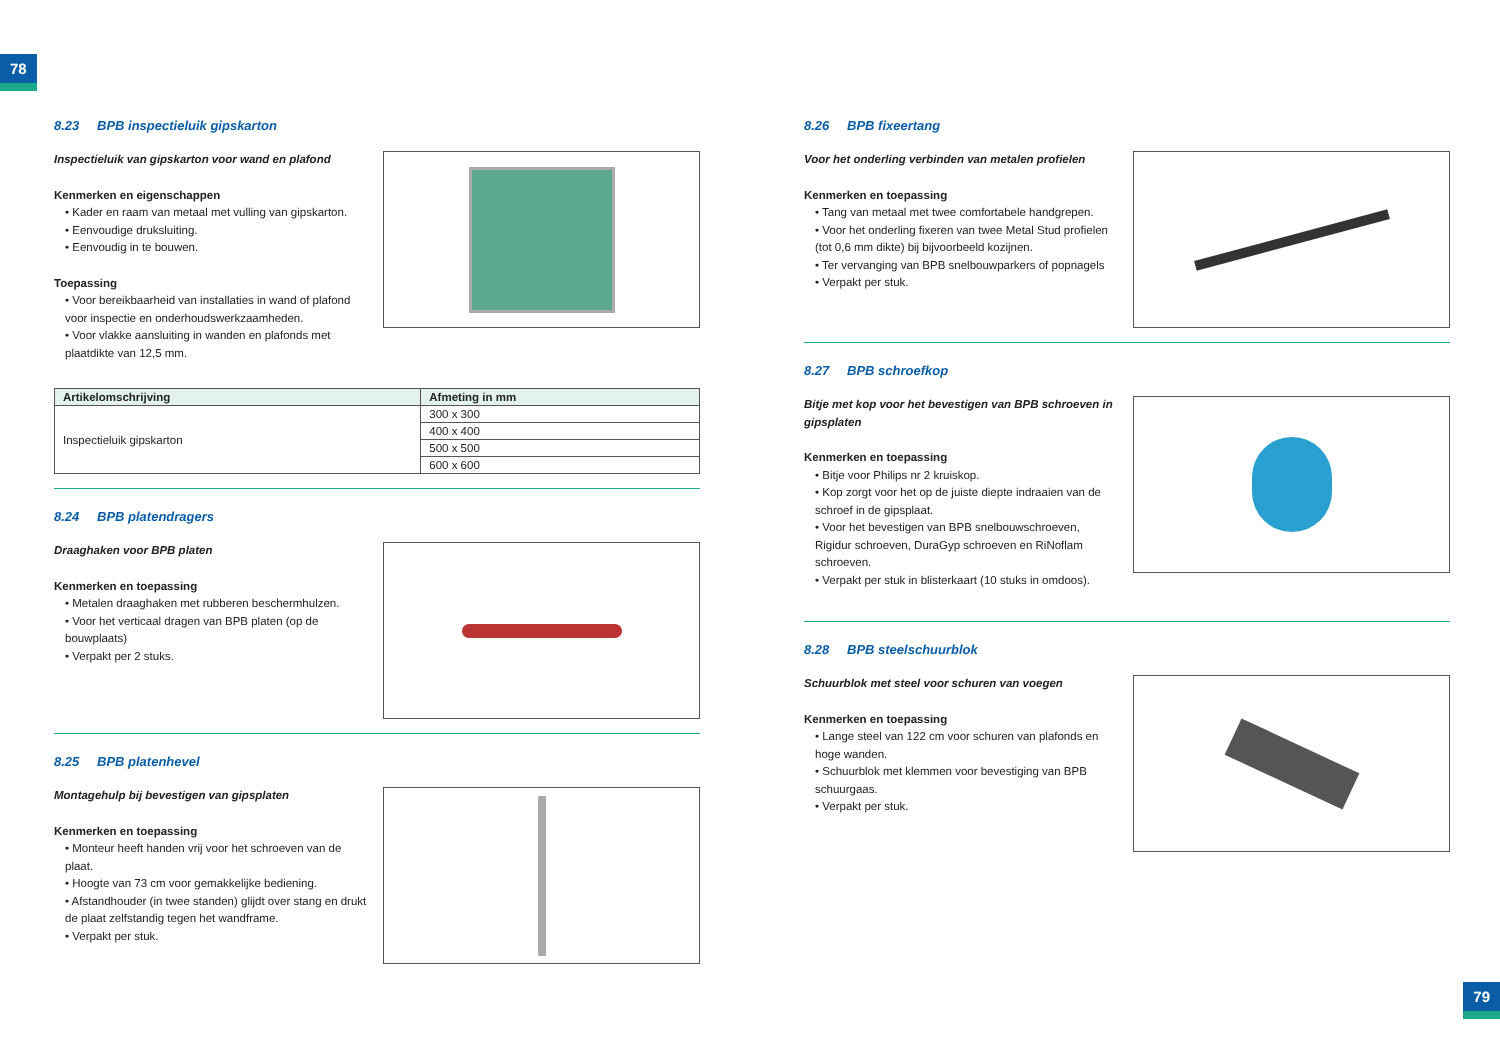78
79
8.23 BPB inspectieluik gipskarton
Inspectieluik van gipskarton voor wand en plafond
Kenmerken en eigenschappen
• Kader en raam van metaal met vulling van gipskarton.
• Eenvoudige druksluiting.
• Eenvoudig in te bouwen.
Toepassing
• Voor bereikbaarheid van installaties in wand of plafond voor inspectie en onderhoudswerkzaamheden.
• Voor vlakke aansluiting in wanden en plafonds met plaatdikte van 12,5 mm.
| Artikelomschrijving | Afmeting in mm |
| --- | --- |
| Inspectieluik gipskarton | 300 x 300 |
| | 400 x 400 |
| | 500 x 500 |
| | 600 x 600 |
8.24 BPB platendragers
Draaghaken voor BPB platen
Kenmerken en toepassing
• Metalen draaghaken met rubberen beschermhulzen.
• Voor het verticaal dragen van BPB platen (op de bouwplaats)
• Verpakt per 2 stuks.
8.25 BPB platenhevel
Montagehulp bij bevestigen van gipsplaten
Kenmerken en toepassing
• Monteur heeft handen vrij voor het schroeven van de plaat.
• Hoogte van 73 cm voor gemakkelijke bediening.
• Afstandhouder (in twee standen) glijdt over stang en drukt de plaat zelfstandig tegen het wandframe.
• Verpakt per stuk.
8.26 BPB fixeertang
Voor het onderling verbinden van metalen profielen
Kenmerken en toepassing
• Tang van metaal met twee comfortabele handgrepen.
• Voor het onderling fixeren van twee Metal Stud profielen (tot 0,6 mm dikte) bij bijvoorbeeld kozijnen.
• Ter vervanging van BPB snelbouwparkers of popnagels
• Verpakt per stuk.
8.27 BPB schroefkop
Bitje met kop voor het bevestigen van BPB schroeven in gipsplaten
Kenmerken en toepassing
• Bitje voor Philips nr 2 kruiskop.
• Kop zorgt voor het op de juiste diepte indraaien van de schroef in de gipsplaat.
• Voor het bevestigen van BPB snelbouwschroeven, Rigidur schroeven, DuraGyp schroeven en RiNoflam schroeven.
• Verpakt per stuk in blisterkaart (10 stuks in omdoos).
8.28 BPB steelschuurblok
Schuurblok met steel voor schuren van voegen
Kenmerken en toepassing
• Lange steel van 122 cm voor schuren van plafonds en hoge wanden.
• Schuurblok met klemmen voor bevestiging van BPB schuurgaas.
• Verpakt per stuk.